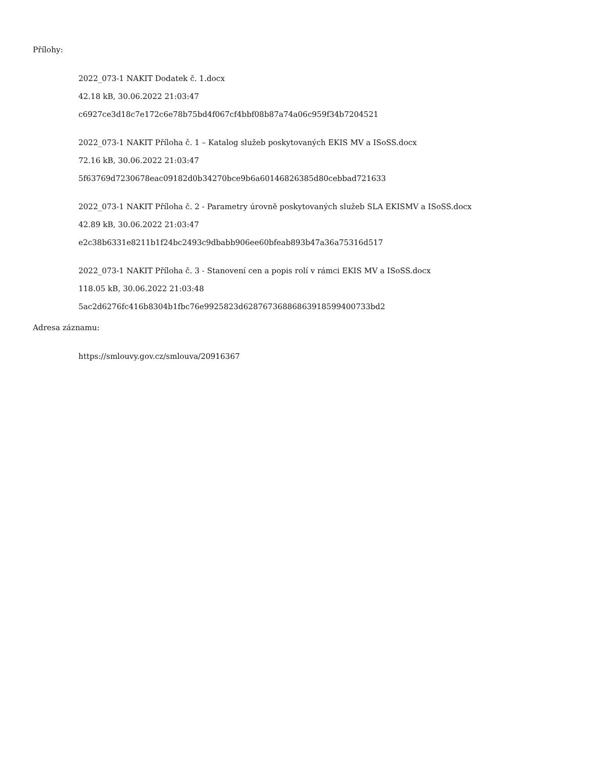Přílohy:
2022_073-1 NAKIT Dodatek č. 1.docx
42.18 kB, 30.06.2022 21:03:47
c6927ce3d18c7e172c6e78b75bd4f067cf4bbf08b87a74a06c959f34b7204521
2022_073-1 NAKIT Příloha č. 1 – Katalog služeb poskytovaných EKIS MV a ISoSS.docx
72.16 kB, 30.06.2022 21:03:47
5f63769d7230678eac09182d0b34270bce9b6a60146826385d80cebbad721633
2022_073-1 NAKIT Příloha č. 2 - Parametry úrovně poskytovaných služeb SLA EKISMV a ISoSS.docx
42.89 kB, 30.06.2022 21:03:47
e2c38b6331e8211b1f24bc2493c9dbabb906ee60bfeab893b47a36a75316d517
2022_073-1 NAKIT Příloha č. 3 - Stanovení cen a popis rolí v rámci EKIS MV a ISoSS.docx
118.05 kB, 30.06.2022 21:03:48
5ac2d6276fc416b8304b1fbc76e9925823d6287673688686391859940073​3bd2
Adresa záznamu:
https://smlouvy.gov.cz/smlouva/20916367